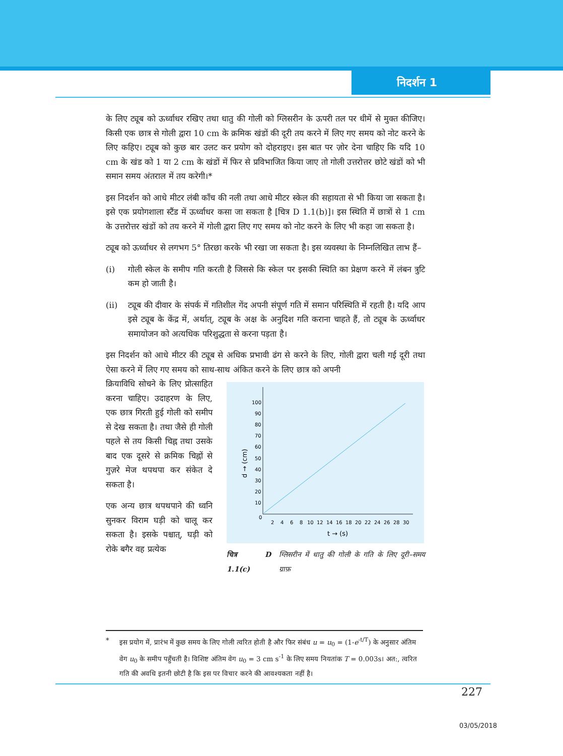निदर्शन 1
के लिए ट्यूब को ऊर्ध्वाधर रखिए तथा धातु की गोली को ग्लिसरीन के ऊपरी तल पर धीमें से मुक्त कीजिए। किसी एक छात्र से गोली द्वारा 10 cm के क्रमिक खंडों की दूरी तय करने में लिए गए समय को नोट करने के लिए कहिए। ट्यूब को कुछ बार उलट कर प्रयोग को दोहराइए। इस बात पर ज़ोर देना चाहिए कि यदि 10 cm के खंड को 1 या 2 cm के खंडों में फिर से प्रविभाजित किया जाए तो गोली उत्तरोत्तर छोटे खंडों को भी समान समय अंतराल में तय करेगी।*
इस निदर्शन को आधे मीटर लंबी काँच की नली तथा आधे मीटर स्केल की सहायता से भी किया जा सकता है। इसे एक प्रयोगशाला स्टैंड में ऊर्ध्वाधर कसा जा सकता है [चित्र D 1.1(b)]। इस स्थिति में छात्रों से 1 cm के उत्तरोत्तर खंडों को तय करने में गोली द्वारा लिए गए समय को नोट करने के लिए भी कहा जा सकता है।
ट्यूब को ऊर्ध्वाधर से लगभग 5° तिरछा करके भी रखा जा सकता है। इस व्यवस्था के निम्नलिखित लाभ हैं–
(i) गोली स्केल के समीप गति करती है जिससे कि स्केल पर इसकी स्थिति का प्रेक्षण करने में लंबन त्रुटि कम हो जाती है।
(ii) ट्यूब की दीवार के संपर्क में गतिशील गेंद अपनी संपूर्ण गति में समान परिस्थिति में रहती है। यदि आप इसे ट्यूब के केंद्र में, अर्थात्, ट्यूब के अक्ष के अनुदिश गति कराना चाहते हैं, तो ट्यूब के ऊर्ध्वाधर समायोजन को अत्यधिक परिशुद्धता से करना पड़ता है।
इस निदर्शन को आधे मीटर की ट्यूब से अधिक प्रभावी ढंग से करने के लिए, गोली द्वारा चली गई दूरी तथा ऐसा करने में लिए गए समय को साथ-साथ अंकित करने के लिए छात्र को अपनी
क्रियाविधि सोचने के लिए प्रोत्साहित करना चाहिए। उदाहरण के लिए, एक छात्र गिरती हुई गोली को समीप से देख सकता है। तथा जैसे ही गोली पहले से तय किसी चिह्न तथा उसके बाद एक दूसरे से क्रमिक चिह्नों से गुज़रे मेज थपथपा कर संकेत दे सकता है।
एक अन्य छात्र थपथपाने की ध्वनि सुनकर विराम घड़ी को चालू कर सकता है। इसके पश्चात्, घड़ी को रोके बगैर वह प्रत्येक
100
90
80
70
60
50
40
30
20
10
0
2
4
6
8
10
12
14
16
18
20
22
24
26
28
30
t → (s)
d → (cm)
चित्र D 1.1(c) ग्लिसरीन में धातु की गोली के गति के लिए दूरी–समय ग्राफ़
* इस प्रयोग में, प्रारंभ में कुछ समय के लिए गोली त्वरित होती है और फिर संबंध u = u<sub>0</sub> = (1-e<sup>-t/T</sup>) के अनुसार अंतिम वेग u<sub>0</sub> के समीप पहुँचती है। विशिष्ट अंतिम वेग u<sub>0</sub> = 3 cm s<sup>-1</sup> के लिए समय नियतांक T = 0.003s। अत:, त्वरित गति की अवधि इतनी छोटी है कि इस पर विचार करने की आवश्यकता नहीं है।
227
03/05/2018